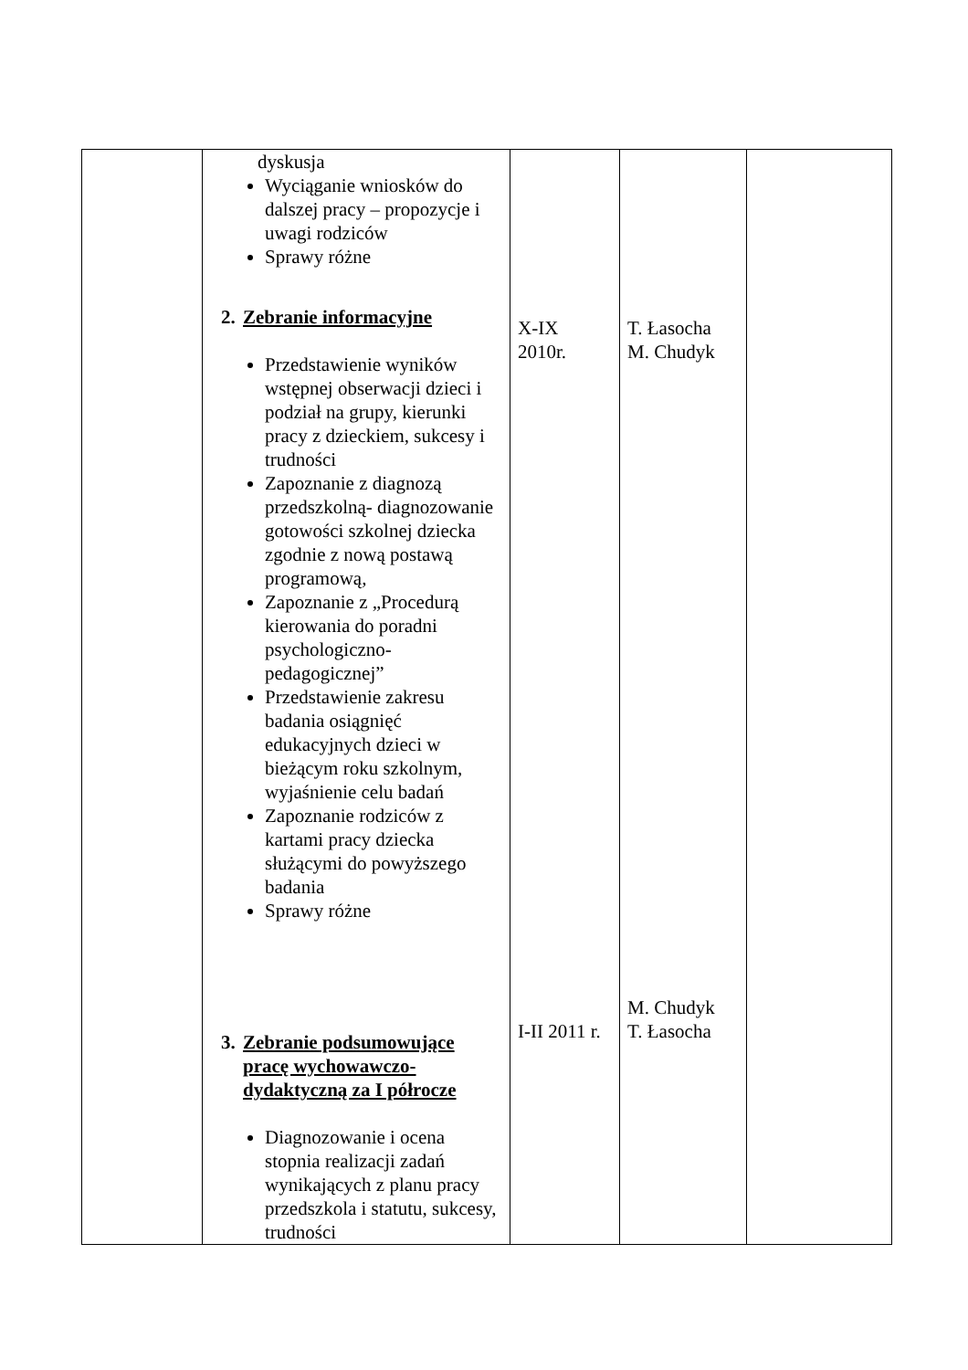| | dyskusja Wyciąganie wniosków do dalszej pracy – propozycje i uwagi rodziców Sprawy różne 2. Zebranie informacyjne Przedstawienie wyników wstępnej obserwacji dzieci i podział na grupy, kierunki pracy z dzieckiem, sukcesy i trudności Zapoznanie z diagnozą przedszkolną- diagnozowanie gotowości szkolnej dziecka zgodnie z nową postawą programową, Zapoznanie z „Procedurą kierowania do poradni psychologiczno-pedagogicznej” Przedstawienie zakresu badania osiągnięć edukacyjnych dzieci w bieżącym roku szkolnym, wyjaśnienie celu badań Zapoznanie rodziców z kartami pracy dziecka służącymi do powyższego badania Sprawy różne 3. Zebranie podsumowujące pracę wychowawczo-dydaktyczną za I półrocze Diagnozowanie i ocena stopnia realizacji zadań wynikających z planu pracy przedszkola i statutu, sukcesy, trudności | X-IX 2010r. I-II 2011 r. | T. Łasocha M. Chudyk M. Chudyk T. Łasocha | |